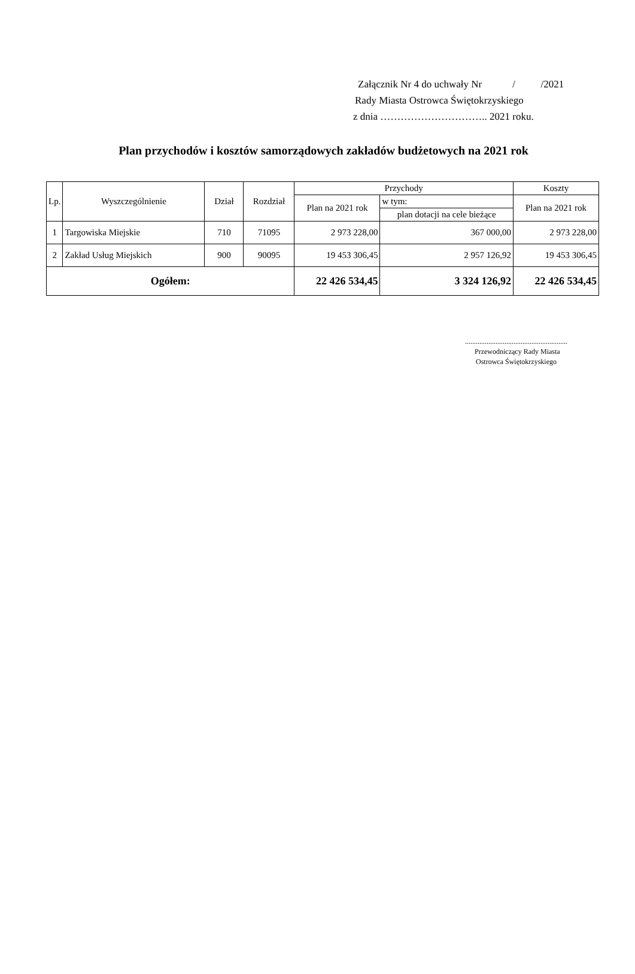Załącznik Nr 4 do uchwały Nr / /2021
Rady Miasta Ostrowca Świętokrzyskiego
z dnia ………………………….. 2021 roku.
Plan przychodów i kosztów samorządowych zakładów budżetowych na 2021 rok
| Lp. | Wyszczególnienie | Dział | Rozdział | Przychody | | Koszty |
| --- | --- | --- | --- | --- | --- | --- |
| | | | | Plan na 2021 rok | w tym: | Plan na 2021 rok |
| | | | | | plan dotacji na cele bieżące | |
| 1 | Targowiska Miejskie | 710 | 71095 | 2 973 228,00 | 367 000,00 | 2 973 228,00 |
| 2 | Zakład Usług Miejskich | 900 | 90095 | 19 453 306,45 | 2 957 126,92 | 19 453 306,45 |
| Ogółem: | | | | 22 426 534,45 | 3 324 126,92 | 22 426 534,45 |
.........................................................
Przewodniczący Rady Miasta
Ostrowca Świętokrzyskiego